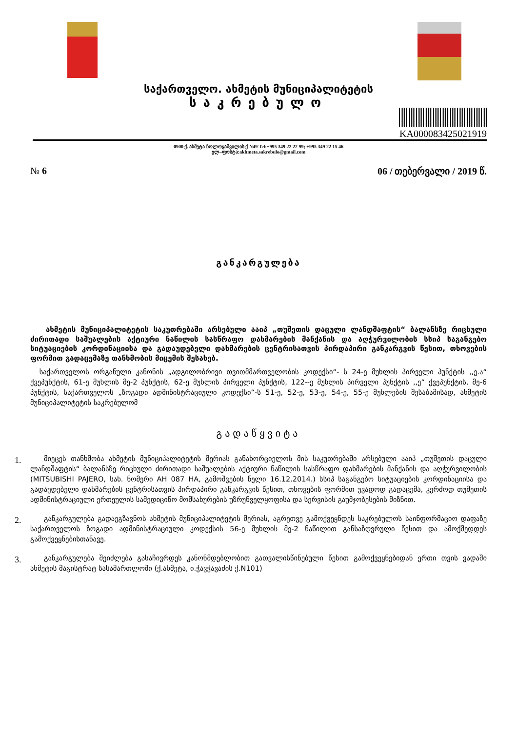საქართველო. ახმეტის მუნიციპალიტეტის
საკრებულო
KA000083425021919
0900 ქ. ახმეტა ჩოლოყაშვილის ქ N49 Tel:+995 349 22 22 99; +995 349 22 15 46
ელ–ფოსტა:akhmeta.sakrebulo@gmail.com
№ 6 06 / თებერვალი / 2019 წ.
განკარგულება
ახმეტის მუნიციპალიტეტის საკუთრებაში არსებული ააიპ „თუშეთის დაცული ლანდშაფტის“ ბალანსზე რიცხული ძირითადი საშუალების აქტიური ნაწილის სასწრაფო დახმარების მანქანის და აღჭურვილობის სსიპ საგანგებო სიტუაციების კორდინაციისა და გადაუდებელი დახმარების ცენტრისათვის პირდაპირი განკარგვის წესით, თხოვების ფორმით გადაცემაზე თანხმობის მიცემის შესახებ.
საქართველოს ორგანული კანონის „ადგილობრივი თვითმმართველობის კოდექსი“- ს 24-ე მუხლის პირველი პუნქტის ,,ე.ა“ ქვეპუნქტის, 61-ე მუხლის მე-2 პუნქტის, 62-ე მუხლის პირველი პუნქტის, 122--ე მუხლის პირველი პუნქტის ,,ე“ ქვეპუნქტის, მე-6 პუნქტის, საქართველოს „ზოგადი ადმინისტრაციული კოდექსი“-ს 51-ე, 52-ე, 53-ე, 54-ე, 55-ე მუხლების შესაბამისად, ახმეტის მუნიციპალიტეტის საკრებულომ
გადაწყვიტა
1.
მიეცეს თანხმობა ახმეტის მუნიციპალიტეტის მერიას განახორციელოს მის საკუთრებაში არსებული ააიპ „თუშეთის დაცული ლანდშაფტის“ ბალანსზე რიცხული ძირითადი საშუალების აქტიური ნაწილის სასწრაფო დახმარების მანქანის და აღჭურვილობის (MITSUBISHI PAJERO, სახ. ნომერი AH 087 HA, გამოშვების წელი 16.12.2014.) სსიპ საგანგებო სიტუაციების კორდინაციისა და გადაუდებელი დახმარების ცენტრისათვის პირდაპირი განკარგვის წესით, თხოვების ფორმით უვადოდ გადაცემა, კერძოდ თუშეთის ადმინისტრაციული ერთეულის სამედიცინო მომსახურების უზრუნველყოფისა და სერვისის გაუმჯობესების მიზნით.
2.
განკარგულება გადაეგზავნოს ახმეტის მუნიციპალიტეტის მერიას, აგრეთვე გამოქვეყნდეს საკრებულოს საინფორმაციო დაფაზე საქართველოს ზოგადი ადმინისტრაციული კოდექსის 56-ე მუხლის მე-2 ნაწილით განსაზღვრული წესით და ამოქმედდეს გამოქვეყნებისთანავე.
3.
განკარგულება შეიძლება გასაჩივრდეს კანონმდებლობით გათვალისწინებული წესით გამოქვეყნებიდან ერთი თვის ვადაში ახმეტის მაგისტრატ სასამართლოში (ქ.ახმეტა, ი.ჭავჭავაძის ქ.N101)